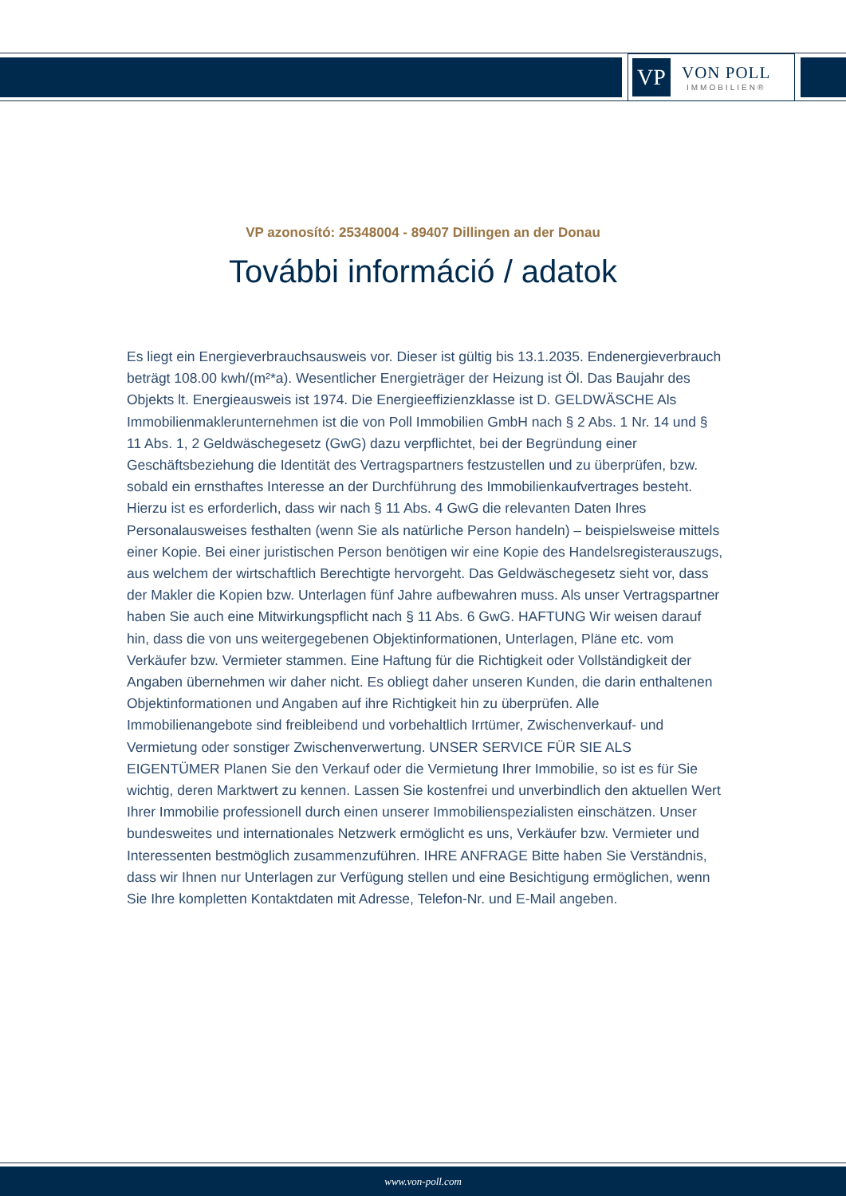VP
VON POLL
IMMOBILIEN®
VP azonosító: 25348004 - 89407 Dillingen an der Donau
További információ / adatok
Es liegt ein Energieverbrauchsausweis vor. Dieser ist gültig bis 13.1.2035. Endenergieverbrauch beträgt 108.00 kwh/(m²*a). Wesentlicher Energieträger der Heizung ist Öl. Das Baujahr des Objekts lt. Energieausweis ist 1974. Die Energieeffizienzklasse ist D. GELDWÄSCHE Als Immobilienmaklerunternehmen ist die von Poll Immobilien GmbH nach § 2 Abs. 1 Nr. 14 und § 11 Abs. 1, 2 Geldwäschegesetz (GwG) dazu verpflichtet, bei der Begründung einer Geschäftsbeziehung die Identität des Vertragspartners festzustellen und zu überprüfen, bzw. sobald ein ernsthaftes Interesse an der Durchführung des Immobilienkaufvertrages besteht. Hierzu ist es erforderlich, dass wir nach § 11 Abs. 4 GwG die relevanten Daten Ihres Personalausweises festhalten (wenn Sie als natürliche Person handeln) – beispielsweise mittels einer Kopie. Bei einer juristischen Person benötigen wir eine Kopie des Handelsregisterauszugs, aus welchem der wirtschaftlich Berechtigte hervorgeht. Das Geldwäschegesetz sieht vor, dass der Makler die Kopien bzw. Unterlagen fünf Jahre aufbewahren muss. Als unser Vertragspartner haben Sie auch eine Mitwirkungspflicht nach § 11 Abs. 6 GwG. HAFTUNG Wir weisen darauf hin, dass die von uns weitergegebenen Objektinformationen, Unterlagen, Pläne etc. vom Verkäufer bzw. Vermieter stammen. Eine Haftung für die Richtigkeit oder Vollständigkeit der Angaben übernehmen wir daher nicht. Es obliegt daher unseren Kunden, die darin enthaltenen Objektinformationen und Angaben auf ihre Richtigkeit hin zu überprüfen. Alle Immobilienangebote sind freibleibend und vorbehaltlich Irrtümer, Zwischenverkauf- und Vermietung oder sonstiger Zwischenverwertung. UNSER SERVICE FÜR SIE ALS EIGENTÜMER Planen Sie den Verkauf oder die Vermietung Ihrer Immobilie, so ist es für Sie wichtig, deren Marktwert zu kennen. Lassen Sie kostenfrei und unverbindlich den aktuellen Wert Ihrer Immobilie professionell durch einen unserer Immobilienspezialisten einschätzen. Unser bundesweites und internationales Netzwerk ermöglicht es uns, Verkäufer bzw. Vermieter und Interessenten bestmöglich zusammenzuführen. IHRE ANFRAGE Bitte haben Sie Verständnis, dass wir Ihnen nur Unterlagen zur Verfügung stellen und eine Besichtigung ermöglichen, wenn Sie Ihre kompletten Kontaktdaten mit Adresse, Telefon-Nr. und E-Mail angeben.
www.von-poll.com